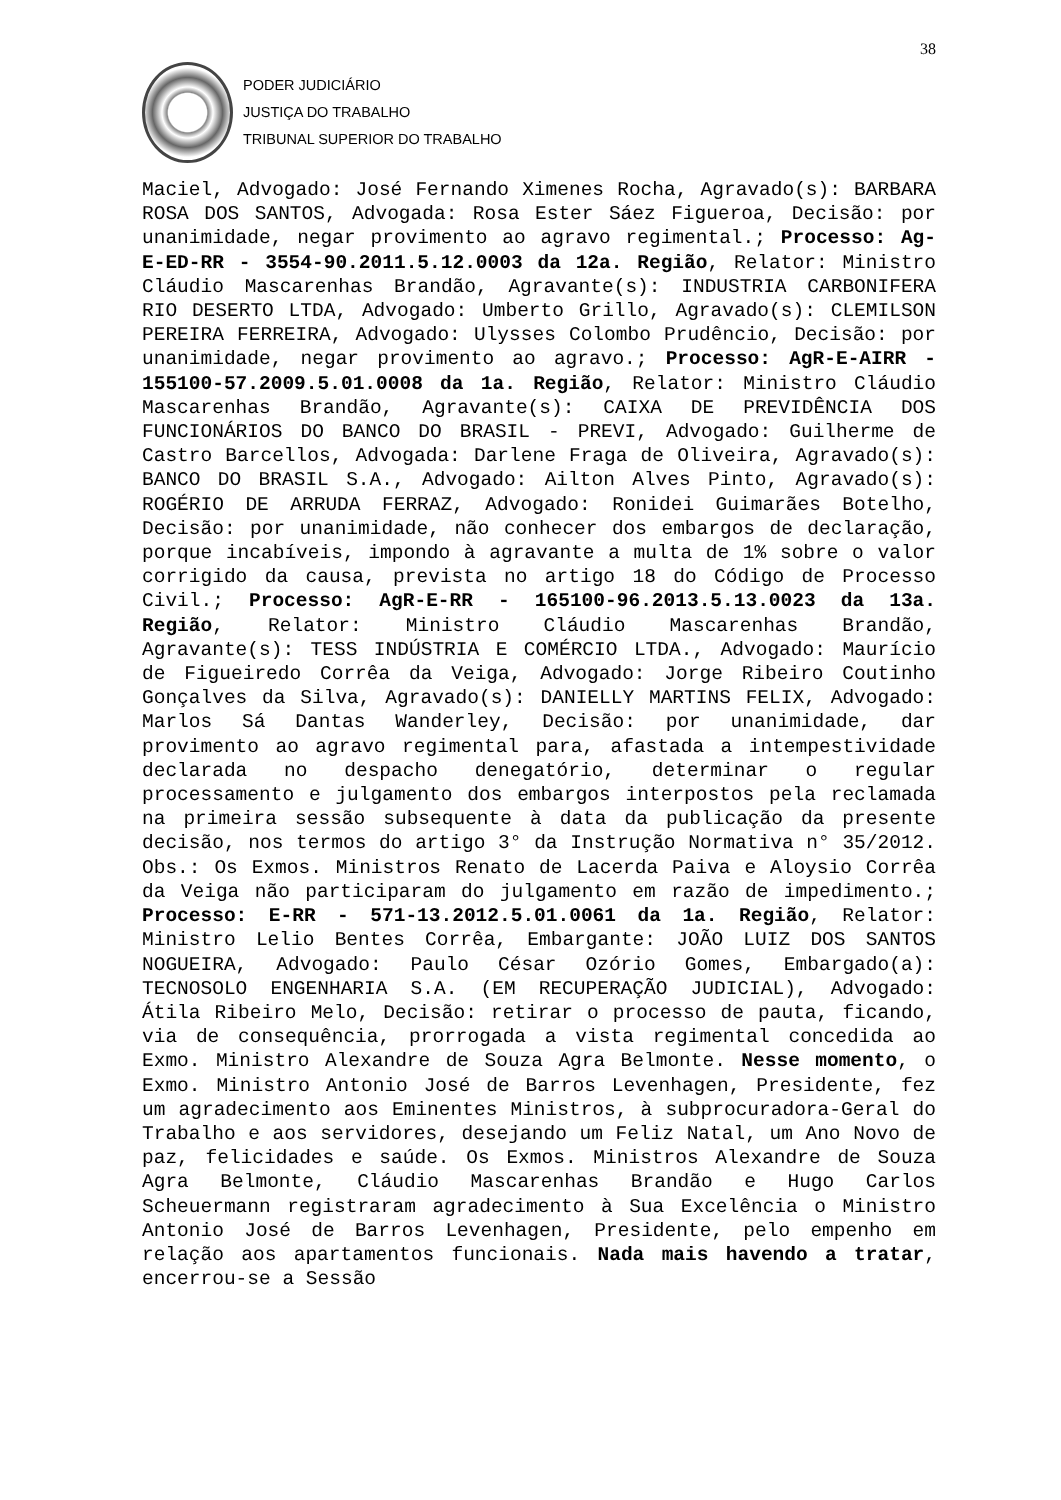38
PODER JUDICIÁRIO
JUSTIÇA DO TRABALHO
TRIBUNAL SUPERIOR DO TRABALHO
Maciel, Advogado: José Fernando Ximenes Rocha, Agravado(s): BARBARA ROSA DOS SANTOS, Advogada: Rosa Ester Sáez Figueroa, Decisão: por unanimidade, negar provimento ao agravo regimental.; Processo: Ag-E-ED-RR - 3554-90.2011.5.12.0003 da 12a. Região, Relator: Ministro Cláudio Mascarenhas Brandão, Agravante(s): INDUSTRIA CARBONIFERA RIO DESERTO LTDA, Advogado: Umberto Grillo, Agravado(s): CLEMILSON PEREIRA FERREIRA, Advogado: Ulysses Colombo Prudêncio, Decisão: por unanimidade, negar provimento ao agravo.; Processo: AgR-E-AIRR - 155100-57.2009.5.01.0008 da 1a. Região, Relator: Ministro Cláudio Mascarenhas Brandão, Agravante(s): CAIXA DE PREVIDÊNCIA DOS FUNCIONÁRIOS DO BANCO DO BRASIL - PREVI, Advogado: Guilherme de Castro Barcellos, Advogada: Darlene Fraga de Oliveira, Agravado(s): BANCO DO BRASIL S.A., Advogado: Ailton Alves Pinto, Agravado(s): ROGÉRIO DE ARRUDA FERRAZ, Advogado: Ronidei Guimarães Botelho, Decisão: por unanimidade, não conhecer dos embargos de declaração, porque incabíveis, impondo à agravante a multa de 1% sobre o valor corrigido da causa, prevista no artigo 18 do Código de Processo Civil.; Processo: AgR-E-RR - 165100-96.2013.5.13.0023 da 13a. Região, Relator: Ministro Cláudio Mascarenhas Brandão, Agravante(s): TESS INDÚSTRIA E COMÉRCIO LTDA., Advogado: Maurício de Figueiredo Corrêa da Veiga, Advogado: Jorge Ribeiro Coutinho Gonçalves da Silva, Agravado(s): DANIELLY MARTINS FELIX, Advogado: Marlos Sá Dantas Wanderley, Decisão: por unanimidade, dar provimento ao agravo regimental para, afastada a intempestividade declarada no despacho denegatório, determinar o regular processamento e julgamento dos embargos interpostos pela reclamada na primeira sessão subsequente à data da publicação da presente decisão, nos termos do artigo 3° da Instrução Normativa n° 35/2012. Obs.: Os Exmos. Ministros Renato de Lacerda Paiva e Aloysio Corrêa da Veiga não participaram do julgamento em razão de impedimento.; Processo: E-RR - 571-13.2012.5.01.0061 da 1a. Região, Relator: Ministro Lelio Bentes Corrêa, Embargante: JOÃO LUIZ DOS SANTOS NOGUEIRA, Advogado: Paulo César Ozório Gomes, Embargado(a): TECNOSOLO ENGENHARIA S.A. (EM RECUPERAÇÃO JUDICIAL), Advogado: Átila Ribeiro Melo, Decisão: retirar o processo de pauta, ficando, via de consequência, prorrogada a vista regimental concedida ao Exmo. Ministro Alexandre de Souza Agra Belmonte. Nesse momento, o Exmo. Ministro Antonio José de Barros Levenhagen, Presidente, fez um agradecimento aos Eminentes Ministros, à subprocuradora-Geral do Trabalho e aos servidores, desejando um Feliz Natal, um Ano Novo de paz, felicidades e saúde. Os Exmos. Ministros Alexandre de Souza Agra Belmonte, Cláudio Mascarenhas Brandão e Hugo Carlos Scheuermann registraram agradecimento à Sua Excelência o Ministro Antonio José de Barros Levenhagen, Presidente, pelo empenho em relação aos apartamentos funcionais. Nada mais havendo a tratar, encerrou-se a Sessão